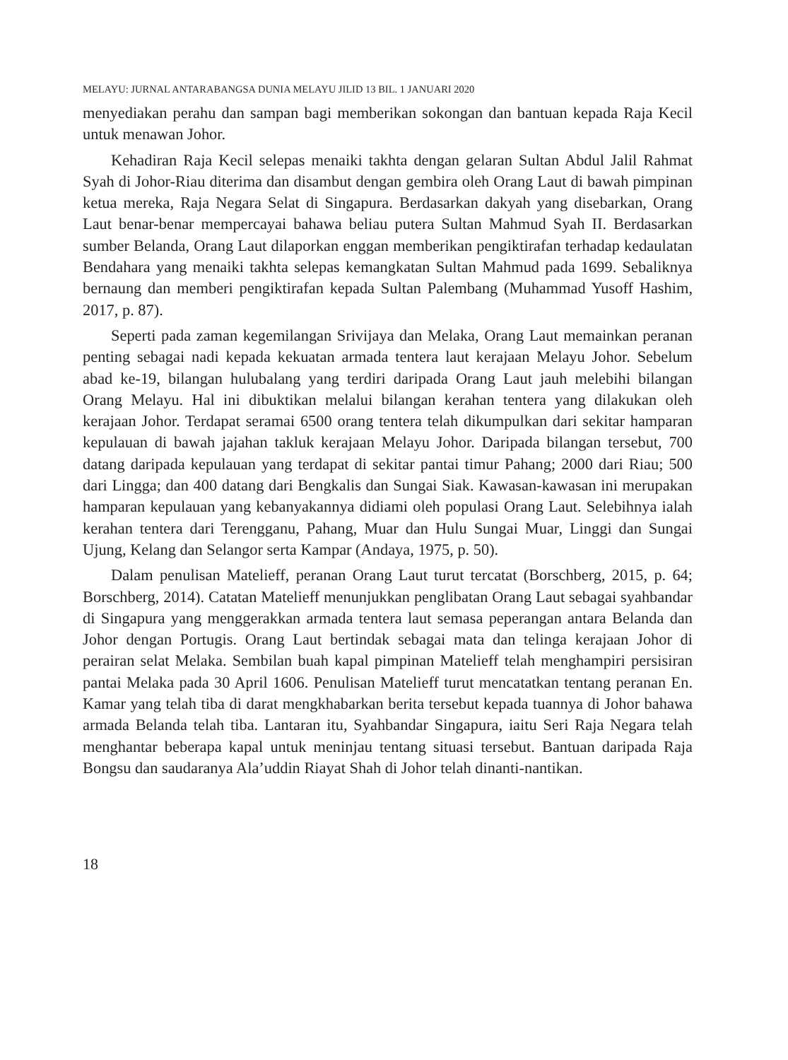MELAYU: JURNAL ANTARABANGSA DUNIA MELAYU JILID 13 BIL. 1 JANUARI 2020
menyediakan perahu dan sampan bagi memberikan sokongan dan bantuan kepada Raja Kecil untuk menawan Johor.
Kehadiran Raja Kecil selepas menaiki takhta dengan gelaran Sultan Abdul Jalil Rahmat Syah di Johor-Riau diterima dan disambut dengan gembira oleh Orang Laut di bawah pimpinan ketua mereka, Raja Negara Selat di Singapura. Berdasarkan dakyah yang disebarkan, Orang Laut benar-benar mempercayai bahawa beliau putera Sultan Mahmud Syah II. Berdasarkan sumber Belanda, Orang Laut dilaporkan enggan memberikan pengiktirafan terhadap kedaulatan Bendahara yang menaiki takhta selepas kemangkatan Sultan Mahmud pada 1699. Sebaliknya bernaung dan memberi pengiktirafan kepada Sultan Palembang (Muhammad Yusoff Hashim, 2017, p. 87).
Seperti pada zaman kegemilangan Srivijaya dan Melaka, Orang Laut memainkan peranan penting sebagai nadi kepada kekuatan armada tentera laut kerajaan Melayu Johor. Sebelum abad ke-19, bilangan hulubalang yang terdiri daripada Orang Laut jauh melebihi bilangan Orang Melayu. Hal ini dibuktikan melalui bilangan kerahan tentera yang dilakukan oleh kerajaan Johor. Terdapat seramai 6500 orang tentera telah dikumpulkan dari sekitar hamparan kepulauan di bawah jajahan takluk kerajaan Melayu Johor. Daripada bilangan tersebut, 700 datang daripada kepulauan yang terdapat di sekitar pantai timur Pahang; 2000 dari Riau; 500 dari Lingga; dan 400 datang dari Bengkalis dan Sungai Siak. Kawasan-kawasan ini merupakan hamparan kepulauan yang kebanyakannya didiami oleh populasi Orang Laut. Selebihnya ialah kerahan tentera dari Terengganu, Pahang, Muar dan Hulu Sungai Muar, Linggi dan Sungai Ujung, Kelang dan Selangor serta Kampar (Andaya, 1975, p. 50).
Dalam penulisan Matelieff, peranan Orang Laut turut tercatat (Borschberg, 2015, p. 64; Borschberg, 2014). Catatan Matelieff menunjukkan penglibatan Orang Laut sebagai syahbandar di Singapura yang menggerakkan armada tentera laut semasa peperangan antara Belanda dan Johor dengan Portugis. Orang Laut bertindak sebagai mata dan telinga kerajaan Johor di perairan selat Melaka. Sembilan buah kapal pimpinan Matelieff telah menghampiri persisiran pantai Melaka pada 30 April 1606. Penulisan Matelieff turut mencatatkan tentang peranan En. Kamar yang telah tiba di darat mengkhabarkan berita tersebut kepada tuannya di Johor bahawa armada Belanda telah tiba. Lantaran itu, Syahbandar Singapura, iaitu Seri Raja Negara telah menghantar beberapa kapal untuk meninjau tentang situasi tersebut. Bantuan daripada Raja Bongsu dan saudaranya Ala’uddin Riayat Shah di Johor telah dinanti-nantikan.
18